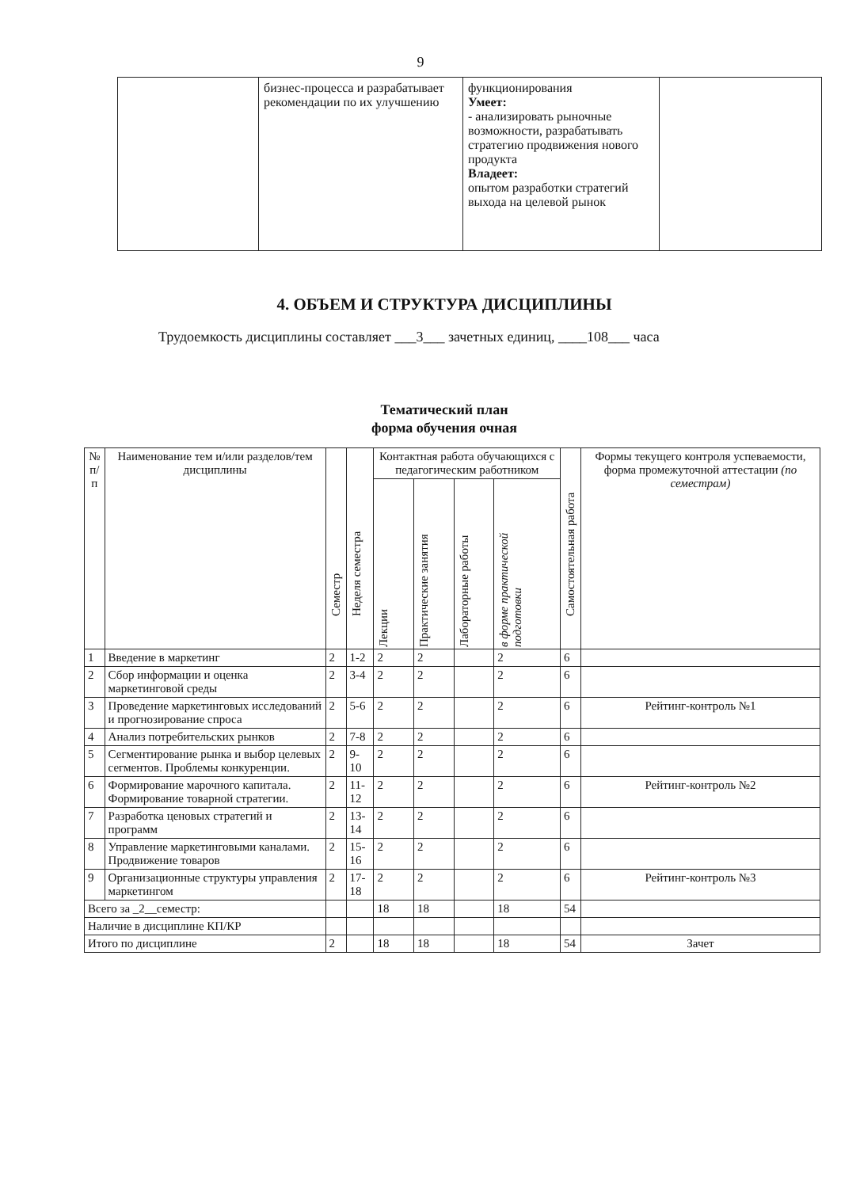9
| | бизнес-процесса и разрабатывает рекомендации по их улучшению | функционирования Умеет: - анализировать рыночные возможности, разрабатывать стратегию продвижения нового продукта Владеет: опытом разработки стратегий выхода на целевой рынок | |
4. ОБЪЕМ И СТРУКТУРА ДИСЦИПЛИНЫ
Трудоемкость дисциплины составляет ___3___ зачетных единиц, ____108___ часа
Тематический план
форма обучения очная
| № п/п | Наименование тем и/или разделов/тем дисциплины | Семестр | Неделя семестра | Контактная работа обучающихся с педагогическим работником | | | | Самостоятельная работа | Формы текущего контроля успеваемости, форма промежуточной аттестации (по семестрам) |
| --- | --- | --- | --- | --- | --- | --- | --- | --- | --- |
| | | | | Лекции | Практические занятия | Лабораторные работы | в форме практической подготовки | | |
| 1 | Введение в маркетинг | 2 | 1-2 | 2 | 2 | | 2 | 6 | |
| 2 | Сбор информации и оценка маркетинговой среды | 2 | 3-4 | 2 | 2 | | 2 | 6 | |
| 3 | Проведение маркетинговых исследований и прогнозирование спроса | 2 | 5-6 | 2 | 2 | | 2 | 6 | Рейтинг-контроль №1 |
| 4 | Анализ потребительских рынков | 2 | 7-8 | 2 | 2 | | 2 | 6 | |
| 5 | Сегментирование рынка и выбор целевых сегментов. Проблемы конкуренции. | 2 | 9-10 | 2 | 2 | | 2 | 6 | |
| 6 | Формирование марочного капитала. Формирование товарной стратегии. | 2 | 11-12 | 2 | 2 | | 2 | 6 | Рейтинг-контроль №2 |
| 7 | Разработка ценовых стратегий и программ | 2 | 13-14 | 2 | 2 | | 2 | 6 | |
| 8 | Управление маркетинговыми каналами. Продвижение товаров | 2 | 15-16 | 2 | 2 | | 2 | 6 | |
| 9 | Организационные структуры управления маркетингом | 2 | 17-18 | 2 | 2 | | 2 | 6 | Рейтинг-контроль №3 |
| Всего за _2__семестр: | | | | 18 | 18 | | 18 | 54 | |
| Наличие в дисциплине КП/КР | | | | | | | | | |
| Итого по дисциплине | | 2 | | 18 | 18 | | 18 | 54 | Зачет |